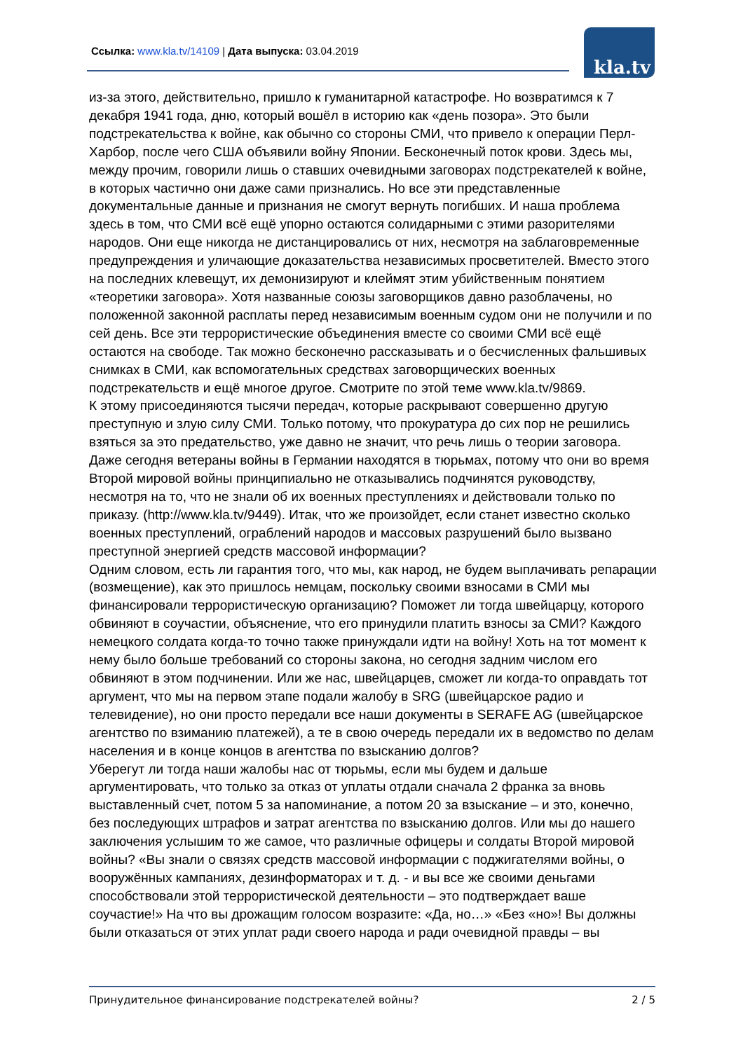Ссылка: www.kla.tv/14109 | Дата выпуска: 03.04.2019
kla.tv
из-за этого, действительно, пришло к гуманитарной катастрофе. Но возвратимся к 7 декабря 1941 года, дню, который вошёл в историю как «день позора». Это были подстрекательства к войне, как обычно со стороны СМИ, что привело к операции Перл-Харбор, после чего США объявили войну Японии. Бесконечный поток крови. Здесь мы, между прочим, говорили лишь о ставших очевидными заговорах подстрекателей к войне, в которых частично они даже сами признались. Но все эти представленные документальные данные и признания не смогут вернуть погибших. И наша проблема здесь в том, что СМИ всё ещё упорно остаются солидарными с этими разорителями народов. Они еще никогда не дистанцировались от них, несмотря на заблаговременные предупреждения и уличающие доказательства независимых просветителей. Вместо этого на последних клевещут, их демонизируют и клеймят этим убийственным понятием «теоретики заговора». Хотя названные союзы заговорщиков давно разоблачены, но положенной законной расплаты перед независимым военным судом они не получили и по сей день. Все эти террористические объединения вместе со своими СМИ всё ещё остаются на свободе. Так можно бесконечно рассказывать и о бесчисленных фальшивых снимках в СМИ, как вспомогательных средствах заговорщических военных подстрекательств и ещё многое другое. Смотрите по этой теме www.kla.tv/9869.
К этому присоединяются тысячи передач, которые раскрывают совершенно другую преступную и злую силу СМИ. Только потому, что прокуратура до сих пор не решились взяться за это предательство, уже давно не значит, что речь лишь о теории заговора. Даже сегодня ветераны войны в Германии находятся в тюрьмах, потому что они во время Второй мировой войны принципиально не отказывались подчинятся руководству, несмотря на то, что не знали об их военных преступлениях и действовали только по приказу. (http://www.kla.tv/9449). Итак, что же произойдет, если станет известно сколько военных преступлений, ограблений народов и массовых разрушений было вызвано преступной энергией средств массовой информации?
Одним словом, есть ли гарантия того, что мы, как народ, не будем выплачивать репарации (возмещение), как это пришлось немцам, поскольку своими взносами в СМИ мы финансировали террористическую организацию? Поможет ли тогда швейцарцу, которого обвиняют в соучастии, объяснение, что его принудили платить взносы за СМИ? Каждого немецкого солдата когда-то точно также принуждали идти на войну! Хоть на тот момент к нему было больше требований со стороны закона, но сегодня задним числом его обвиняют в этом подчинении. Или же нас, швейцарцев, сможет ли когда-то оправдать тот аргумент, что мы на первом этапе подали жалобу в SRG (швейцарское радио и телевидение), но они просто передали все наши документы в SERAFE AG (швейцарское агентство по взиманию платежей), а те в свою очередь передали их в ведомство по делам населения и в конце концов в агентства по взысканию долгов?
Уберегут ли тогда наши жалобы нас от тюрьмы, если мы будем и дальше аргументировать, что только за отказ от уплаты отдали сначала 2 франка за вновь выставленный счет, потом 5 за напоминание, а потом 20 за взыскание – и это, конечно, без последующих штрафов и затрат агентства по взысканию долгов. Или мы до нашего заключения услышим то же самое, что различные офицеры и солдаты Второй мировой войны? «Вы знали о связях средств массовой информации с поджигателями войны, о вооружённых кампаниях, дезинформаторах и т. д. - и вы все же своими деньгами способствовали этой террористической деятельности – это подтверждает ваше соучастие!» На что вы дрожащим голосом возразите: «Да, но…» «Без «но»! Вы должны были отказаться от этих уплат ради своего народа и ради очевидной правды – вы
Принудительное финансирование подстрекателей войны? 2 / 5